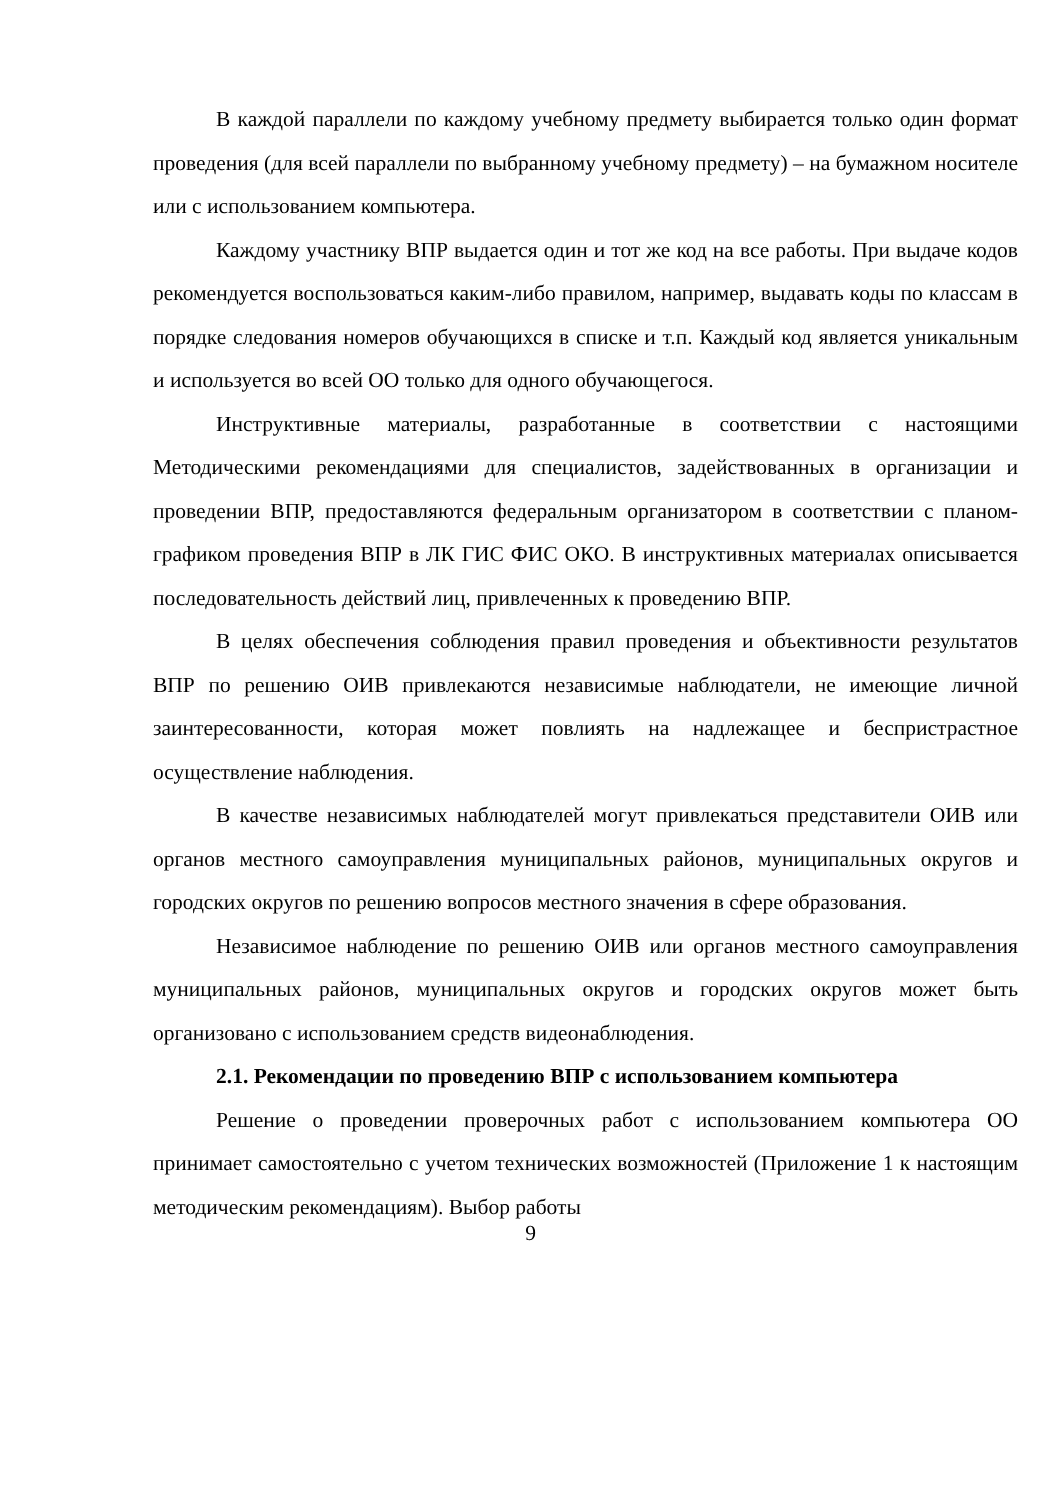В каждой параллели по каждому учебному предмету выбирается только один формат проведения (для всей параллели по выбранному учебному предмету) – на бумажном носителе или с использованием компьютера.
Каждому участнику ВПР выдается один и тот же код на все работы. При выдаче кодов рекомендуется воспользоваться каким-либо правилом, например, выдавать коды по классам в порядке следования номеров обучающихся в списке и т.п. Каждый код является уникальным и используется во всей ОО только для одного обучающегося.
Инструктивные материалы, разработанные в соответствии с настоящими Методическими рекомендациями для специалистов, задействованных в организации и проведении ВПР, предоставляются федеральным организатором в соответствии с планом-графиком проведения ВПР в ЛК ГИС ФИС ОКО. В инструктивных материалах описывается последовательность действий лиц, привлеченных к проведению ВПР.
В целях обеспечения соблюдения правил проведения и объективности результатов ВПР по решению ОИВ привлекаются независимые наблюдатели, не имеющие личной заинтересованности, которая может повлиять на надлежащее и беспристрастное осуществление наблюдения.
В качестве независимых наблюдателей могут привлекаться представители ОИВ или органов местного самоуправления муниципальных районов, муниципальных округов и городских округов по решению вопросов местного значения в сфере образования.
Независимое наблюдение по решению ОИВ или органов местного самоуправления муниципальных районов, муниципальных округов и городских округов может быть организовано с использованием средств видеонаблюдения.
2.1. Рекомендации по проведению ВПР с использованием компьютера
Решение о проведении проверочных работ с использованием компьютера ОО принимает самостоятельно с учетом технических возможностей (Приложение 1 к настоящим методическим рекомендациям). Выбор работы
9